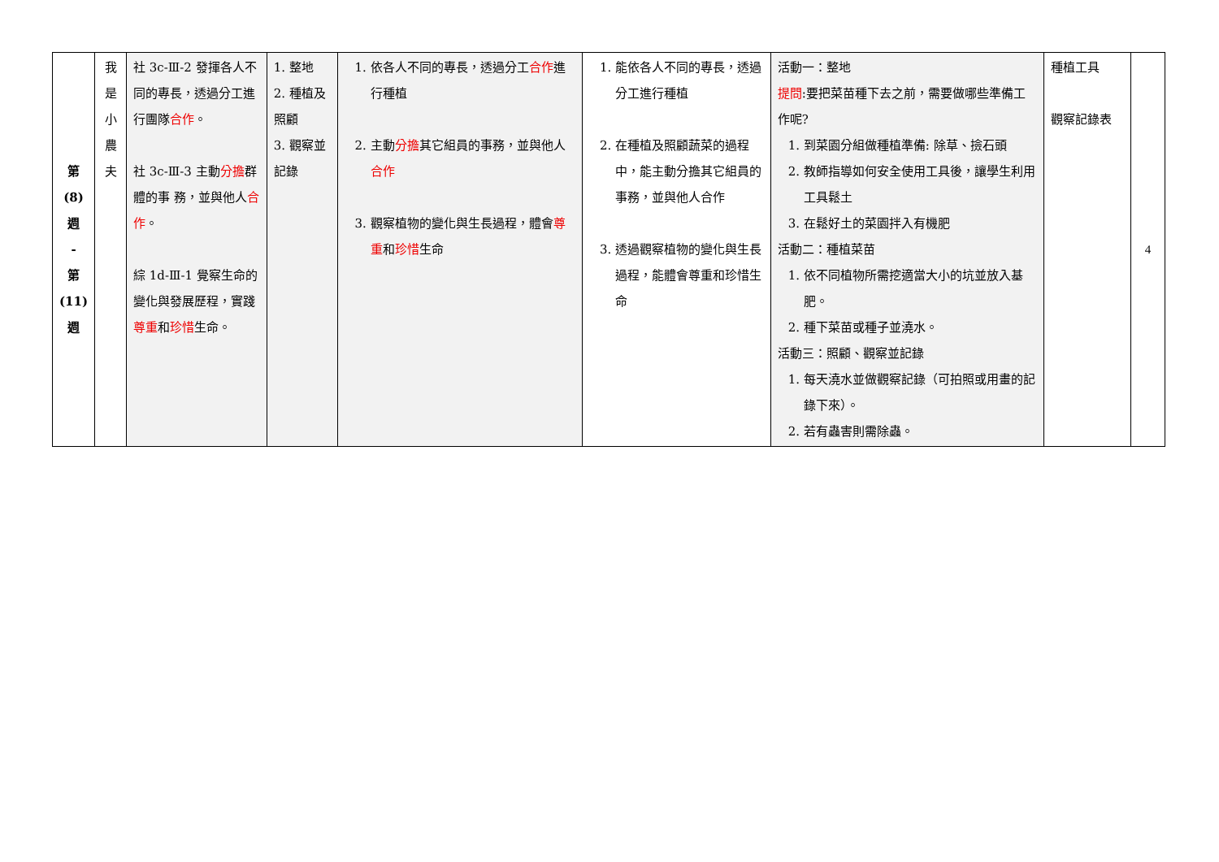| 第 (8) 週 - 第 (11) 週 | 我 是 小 農 夫 | 社 3c-Ⅲ-2 發揮各人不同的專長，透過分工進行團隊 合作 。 社 3c-Ⅲ-3 主動 分擔 群體的事 務，並與他人 合作 。 綜 1d-Ⅲ-1 覺察生命的變化與發展歷程，實踐 尊重 和 珍惜 生命。 | 1. 整地 2. 種植及照顧 3. 觀察並記錄 | 1. 依各人不同的專長，透過分工 合作 進行種植 2. 主動 分擔 其它組員的事務，並與他人 合作 3. 觀察植物的變化與生長過程，體會 尊重 和 珍惜 生命 | 1. 能依各人不同的專長，透過分工進行種植 2. 在種植及照顧蔬菜的過程中，能主動分擔其它組員的事務，並與他人合作 3. 透過觀察植物的變化與生長過程，能體會尊重和珍惜生命 | 活動一：整地 提問 :要把菜苗種下去之前，需要做哪些準備工作呢? 1. 到菜園分組做種植準備: 除草、撿石頭 2. 教師指導如何安全使用工具後，讓學生利用工具鬆土 3. 在鬆好土的菜園拌入有機肥 活動二：種植菜苗 1. 依不同植物所需挖適當大小的坑並放入基肥。 2. 種下菜苗或種子並澆水。 活動三：照顧、觀察並記錄 1. 每天澆水並做觀察記錄（可拍照或用畫的記錄下來）。 2. 若有蟲害則需除蟲。 | 種植工具 觀察記錄表 | 4 |